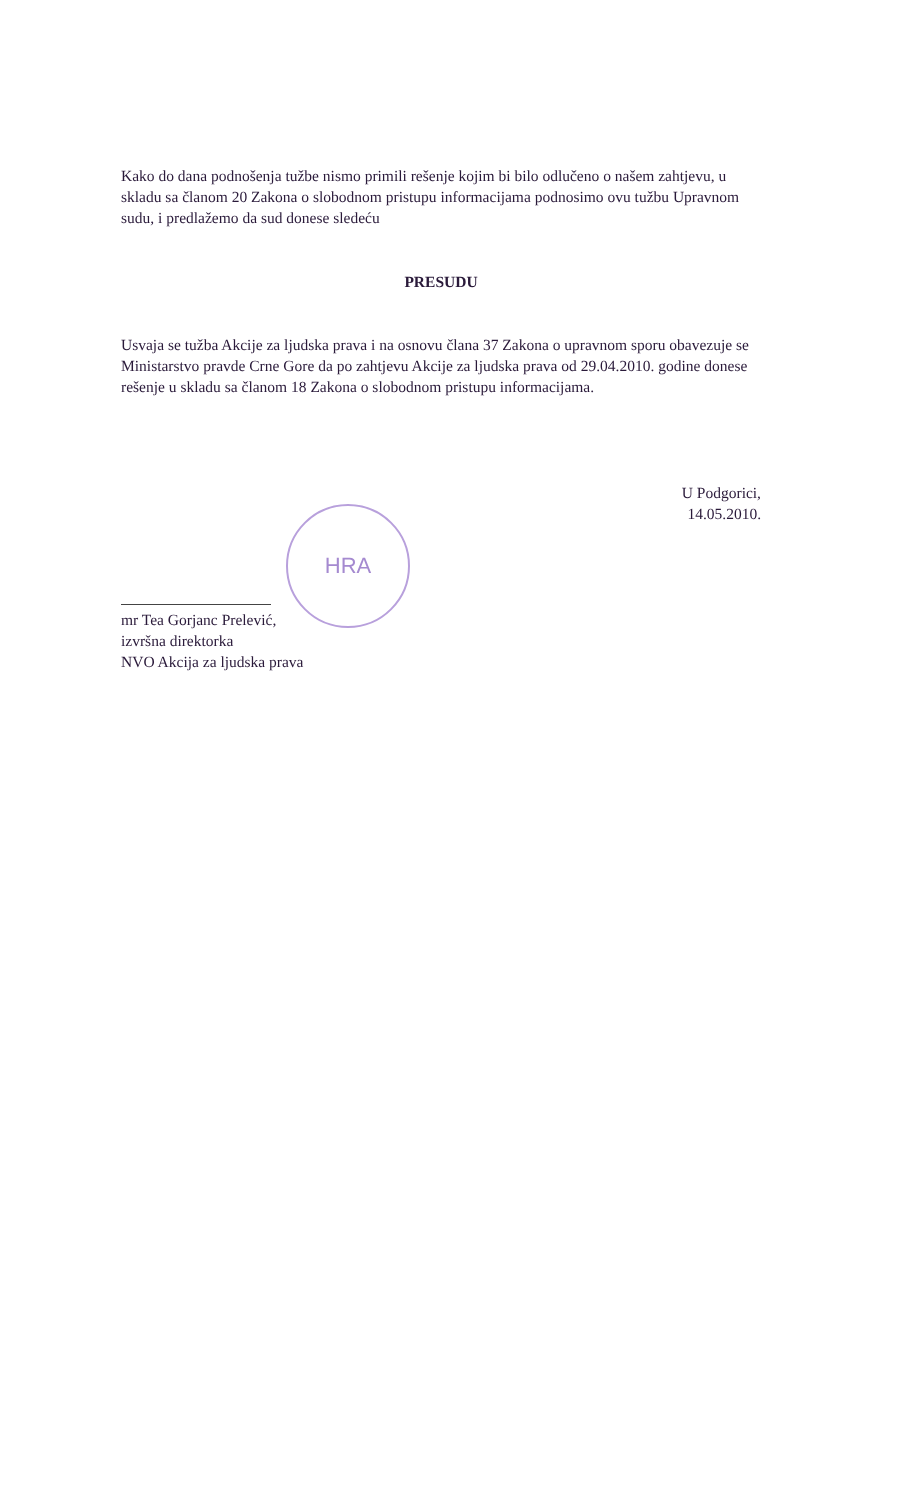Kako do dana podnošenja tužbe nismo primili rešenje kojim bi bilo odlučeno o našem zahtjevu, u skladu sa članom 20 Zakona o slobodnom pristupu informacijama podnosimo ovu tužbu Upravnom sudu, i predlažemo da sud donese sledeću
PRESUDU
Usvaja se tužba Akcije za ljudska prava i na osnovu člana 37 Zakona o upravnom sporu obavezuje se Ministarstvo pravde Crne Gore da po zahtjevu Akcije za ljudska prava od 29.04.2010. godine donese rešenje u skladu sa članom 18 Zakona o slobodnom pristupu informacijama.
U Podgorici,
14.05.2010.
HRA
mr Tea Gorjanc Prelević,
izvršna direktorka
NVO Akcija za ljudska prava